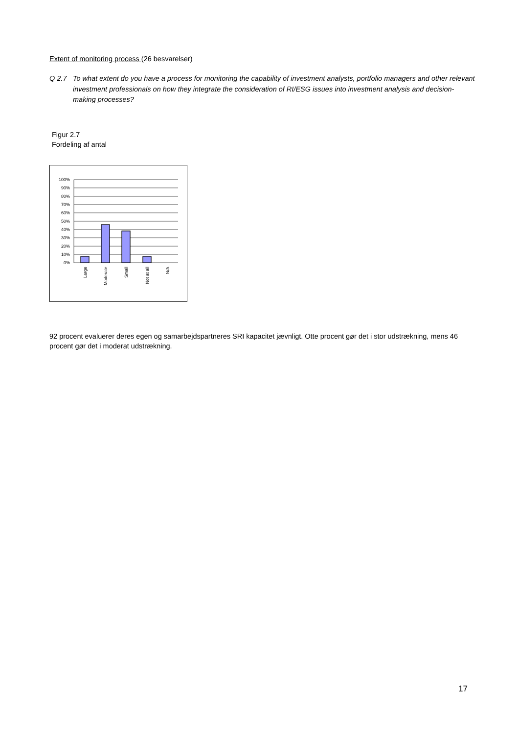Extent of monitoring process (26 besvarelser)
Q 2.7 To what extent do you have a process for monitoring the capability of investment analysts, portfolio managers and other relevant investment professionals on how they integrate the consideration of RI/ESG issues into investment analysis and decision-making processes?
Figur 2.7
Fordeling af antal
100%
90%
80%
70%
60%
50%
40%
30%
20%
10%
0%
Large
Moderate
Small
Not at all
N/A
92 procent evaluerer deres egen og samarbejdspartneres SRI kapacitet jævnligt. Otte procent gør det i stor udstrækning, mens 46 procent gør det i moderat udstrækning.
17